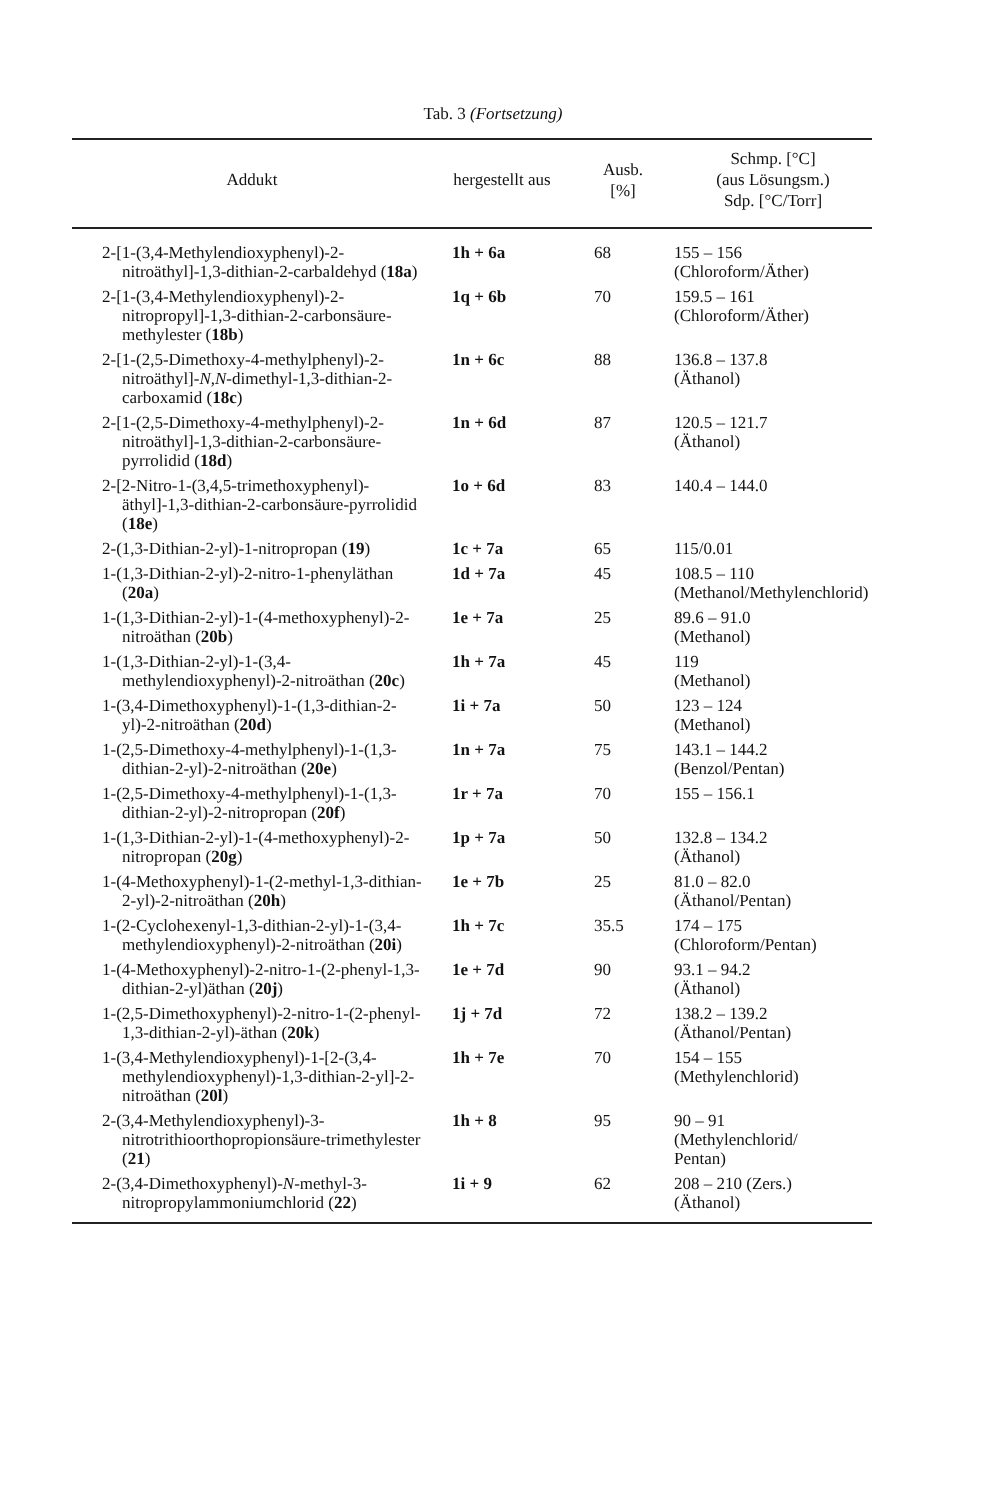Tab. 3 (Fortsetzung)
| Addukt | hergestellt aus | Ausb. [%] | Schmp. [°C] (aus Lösungsm.) Sdp. [°C/Torr] |
| --- | --- | --- | --- |
| 2-[1-(3,4-Methylendioxyphenyl)-2-nitroäthyl]-1,3-dithian-2-carbaldehyd ( 18a ) | 1h + 6a | 68 | 155 – 156 (Chloroform/Äther) |
| 2-[1-(3,4-Methylendioxyphenyl)-2-nitropropyl]-1,3-dithian-2-carbonsäure-methylester ( 18b ) | 1q + 6b | 70 | 159.5 – 161 (Chloroform/Äther) |
| 2-[1-(2,5-Dimethoxy-4-methylphenyl)-2-nitroäthyl]- N,N -dimethyl-1,3-dithian-2-carboxamid ( 18c ) | 1n + 6c | 88 | 136.8 – 137.8 (Äthanol) |
| 2-[1-(2,5-Dimethoxy-4-methylphenyl)-2-nitroäthyl]-1,3-dithian-2-carbonsäure-pyrrolidid ( 18d ) | 1n + 6d | 87 | 120.5 – 121.7 (Äthanol) |
| 2-[2-Nitro-1-(3,4,5-trimethoxyphenyl)-äthyl]-1,3-dithian-2-carbonsäure-pyrrolidid ( 18e ) | 1o + 6d | 83 | 140.4 – 144.0 |
| 2-(1,3-Dithian-2-yl)-1-nitropropan ( 19 ) | 1c + 7a | 65 | 115/0.01 |
| 1-(1,3-Dithian-2-yl)-2-nitro-1-phenyläthan ( 20a ) | 1d + 7a | 45 | 108.5 – 110 (Methanol/Methylenchlorid) |
| 1-(1,3-Dithian-2-yl)-1-(4-methoxyphenyl)-2-nitroäthan ( 20b ) | 1e + 7a | 25 | 89.6 – 91.0 (Methanol) |
| 1-(1,3-Dithian-2-yl)-1-(3,4-methylendioxyphenyl)-2-nitroäthan ( 20c ) | 1h + 7a | 45 | 119 (Methanol) |
| 1-(3,4-Dimethoxyphenyl)-1-(1,3-dithian-2-yl)-2-nitroäthan ( 20d ) | 1i + 7a | 50 | 123 – 124 (Methanol) |
| 1-(2,5-Dimethoxy-4-methylphenyl)-1-(1,3-dithian-2-yl)-2-nitroäthan ( 20e ) | 1n + 7a | 75 | 143.1 – 144.2 (Benzol/Pentan) |
| 1-(2,5-Dimethoxy-4-methylphenyl)-1-(1,3-dithian-2-yl)-2-nitropropan ( 20f ) | 1r + 7a | 70 | 155 – 156.1 |
| 1-(1,3-Dithian-2-yl)-1-(4-methoxyphenyl)-2-nitropropan ( 20g ) | 1p + 7a | 50 | 132.8 – 134.2 (Äthanol) |
| 1-(4-Methoxyphenyl)-1-(2-methyl-1,3-dithian-2-yl)-2-nitroäthan ( 20h ) | 1e + 7b | 25 | 81.0 – 82.0 (Äthanol/Pentan) |
| 1-(2-Cyclohexenyl-1,3-dithian-2-yl)-1-(3,4-methylendioxyphenyl)-2-nitroäthan ( 20i ) | 1h + 7c | 35.5 | 174 – 175 (Chloroform/Pentan) |
| 1-(4-Methoxyphenyl)-2-nitro-1-(2-phenyl-1,3-dithian-2-yl)äthan ( 20j ) | 1e + 7d | 90 | 93.1 – 94.2 (Äthanol) |
| 1-(2,5-Dimethoxyphenyl)-2-nitro-1-(2-phenyl-1,3-dithian-2-yl)-äthan ( 20k ) | 1j + 7d | 72 | 138.2 – 139.2 (Äthanol/Pentan) |
| 1-(3,4-Methylendioxyphenyl)-1-[2-(3,4-methylendioxyphenyl)-1,3-dithian-2-yl]-2-nitroäthan ( 20l ) | 1h + 7e | 70 | 154 – 155 (Methylenchlorid) |
| 2-(3,4-Methylendioxyphenyl)-3-nitrotrithioorthopropionsäure-trimethylester ( 21 ) | 1h + 8 | 95 | 90 – 91 (Methylenchlorid/ Pentan) |
| 2-(3,4-Dimethoxyphenyl)- N -methyl-3-nitropropylammoniumchlorid ( 22 ) | 1i + 9 | 62 | 208 – 210 (Zers.) (Äthanol) |